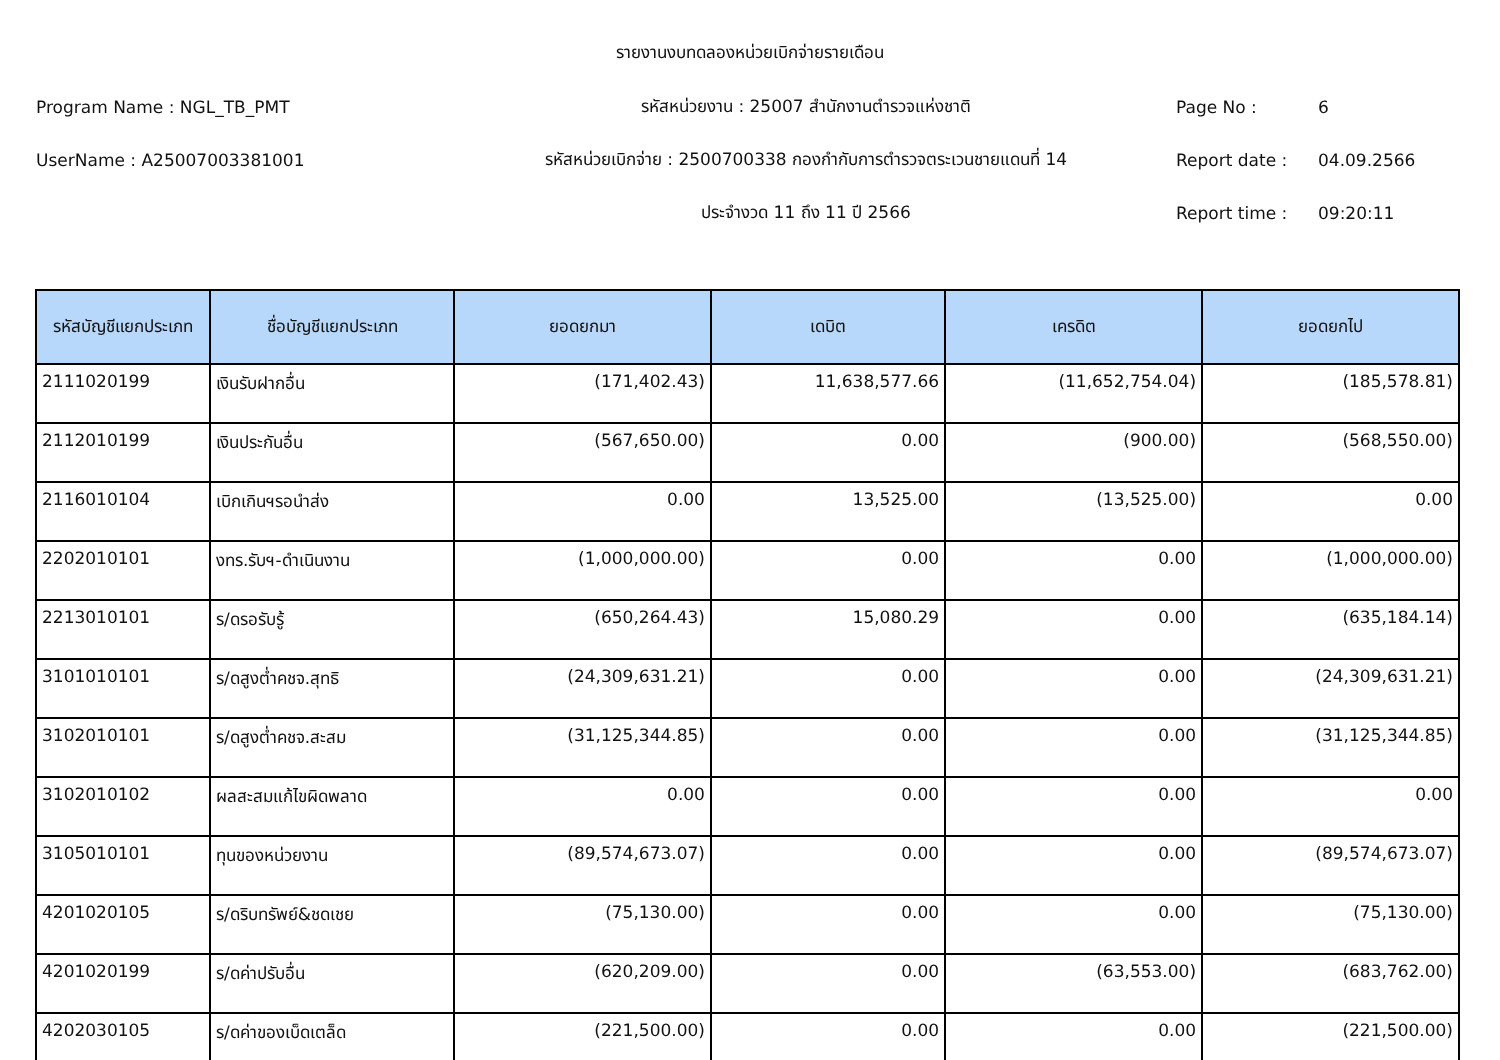รายงานงบทดลองหน่วยเบิกจ่ายรายเดือน
Program Name : NGL_TB_PMT รหัสหน่วยงาน : 25007 สำนักงานตำรวจแห่งชาติ Page No : 6
UserName : A25007003381001 รหัสหน่วยเบิกจ่าย : 2500700338 กองกำกับการตำรวจตระเวนชายแดนที่ 14 Report date : 04.09.2566
ประจำงวด 11 ถึง 11 ปี 2566 Report time : 09:20:11
| รหัสบัญชีแยกประเภท | ชื่อบัญชีแยกประเภท | ยอดยกมา | เดบิต | เครดิต | ยอดยกไป |
| --- | --- | --- | --- | --- | --- |
| 2111020199 | เงินรับฝากอื่น | (171,402.43) | 11,638,577.66 | (11,652,754.04) | (185,578.81) |
| 2112010199 | เงินประกันอื่น | (567,650.00) | 0.00 | (900.00) | (568,550.00) |
| 2116010104 | เบิกเกินฯรอนำส่ง | 0.00 | 13,525.00 | (13,525.00) | 0.00 |
| 2202010101 | งทร.รับฯ-ดำเนินงาน | (1,000,000.00) | 0.00 | 0.00 | (1,000,000.00) |
| 2213010101 | ร/ดรอรับรู้ | (650,264.43) | 15,080.29 | 0.00 | (635,184.14) |
| 3101010101 | ร/ดสูงต่ำคชจ.สุทธิ | (24,309,631.21) | 0.00 | 0.00 | (24,309,631.21) |
| 3102010101 | ร/ดสูงต่ำคชจ.สะสม | (31,125,344.85) | 0.00 | 0.00 | (31,125,344.85) |
| 3102010102 | ผลสะสมแก้ไขผิดพลาด | 0.00 | 0.00 | 0.00 | 0.00 |
| 3105010101 | ทุนของหน่วยงาน | (89,574,673.07) | 0.00 | 0.00 | (89,574,673.07) |
| 4201020105 | ร/ดริบทรัพย์&ชดเชย | (75,130.00) | 0.00 | 0.00 | (75,130.00) |
| 4201020199 | ร/ดค่าปรับอื่น | (620,209.00) | 0.00 | (63,553.00) | (683,762.00) |
| 4202030105 | ร/ดค่าของเบ็ดเตล็ด | (221,500.00) | 0.00 | 0.00 | (221,500.00) |